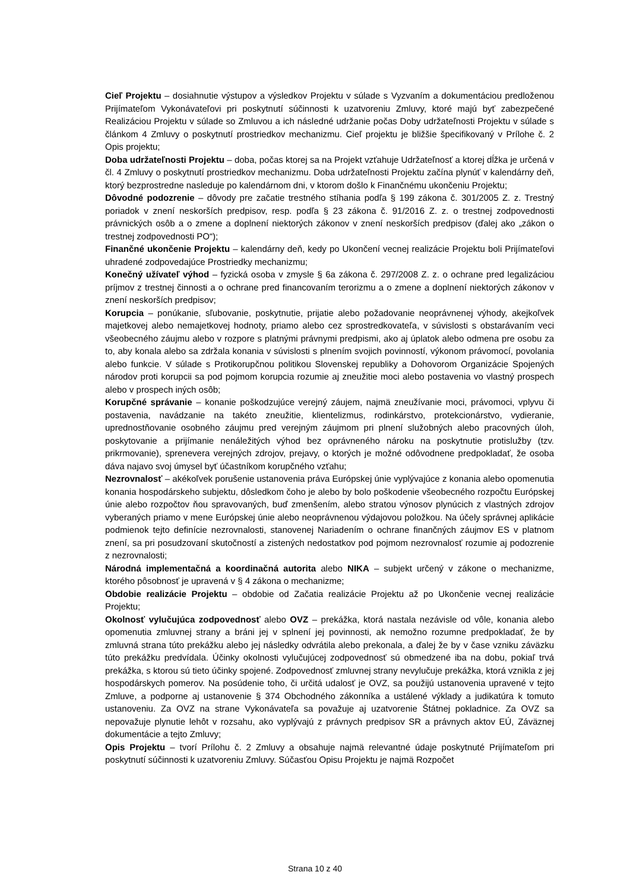Cieľ Projektu – dosiahnutie výstupov a výsledkov Projektu v súlade s Vyzvaním a dokumentáciou predloženou Prijímateľom Vykonávateľovi pri poskytnutí súčinnosti k uzatvoreniu Zmluvy, ktoré majú byť zabezpečené Realizáciou Projektu v súlade so Zmluvou a ich následné udržanie počas Doby udržateľnosti Projektu v súlade s článkom 4 Zmluvy o poskytnutí prostriedkov mechanizmu. Cieľ projektu je bližšie špecifikovaný v Prílohe č. 2 Opis projektu;
Doba udržateľnosti Projektu – doba, počas ktorej sa na Projekt vzťahuje Udržateľnosť a ktorej dĺžka je určená v čl. 4 Zmluvy o poskytnutí prostriedkov mechanizmu. Doba udržateľnosti Projektu začína plynúť v kalendárny deň, ktorý bezprostredne nasleduje po kalendárnom dni, v ktorom došlo k Finančnému ukončeniu Projektu;
Dôvodné podozrenie – dôvody pre začatie trestného stíhania podľa § 199 zákona č. 301/2005 Z. z. Trestný poriadok v znení neskorších predpisov, resp. podľa § 23 zákona č. 91/2016 Z. z. o trestnej zodpovednosti právnických osôb a o zmene a doplnení niektorých zákonov v znení neskorších predpisov (ďalej ako „zákon o trestnej zodpovednosti PO“);
Finančné ukončenie Projektu – kalendárny deň, kedy po Ukončení vecnej realizácie Projektu boli Prijímateľovi uhradené zodpovedajúce Prostriedky mechanizmu;
Konečný užívateľ výhod – fyzická osoba v zmysle § 6a zákona č. 297/2008 Z. z. o ochrane pred legalizáciou príjmov z trestnej činnosti a o ochrane pred financovaním terorizmu a o zmene a doplnení niektorých zákonov v znení neskorších predpisov;
Korupcia – ponúkanie, sľubovanie, poskytnutie, prijatie alebo požadovanie neoprávnenej výhody, akejkoľvek majetkovej alebo nemajetkovej hodnoty, priamo alebo cez sprostredkovateľa, v súvislosti s obstarávaním veci všeobecného záujmu alebo v rozpore s platnými právnymi predpismi, ako aj úplatok alebo odmena pre osobu za to, aby konala alebo sa zdržala konania v súvislosti s plnením svojich povinností, výkonom právomocí, povolania alebo funkcie. V súlade s Protikorupčnou politikou Slovenskej republiky a Dohovorom Organizácie Spojených národov proti korupcii sa pod pojmom korupcia rozumie aj zneužitie moci alebo postavenia vo vlastný prospech alebo v prospech iných osôb;
Korupčné správanie – konanie poškodzujúce verejný záujem, najmä zneužívanie moci, právomoci, vplyvu či postavenia, navádzanie na takéto zneužitie, klientelizmus, rodinkárstvo, protekcionárstvo, vydieranie, uprednostňovanie osobného záujmu pred verejným záujmom pri plnení služobných alebo pracovných úloh, poskytovanie a prijímanie nenáležitých výhod bez oprávneného nároku na poskytnutie protislužby (tzv. prikrmovanie), sprenevera verejných zdrojov, prejavy, o ktorých je možné odôvodnene predpokladať, že osoba dáva najavo svoj úmysel byť účastníkom korupčného vzťahu;
Nezrovnalosť – akékoľvek porušenie ustanovenia práva Európskej únie vyplývajúce z konania alebo opomenutia konania hospodárskeho subjektu, dôsledkom čoho je alebo by bolo poškodenie všeobecného rozpočtu Európskej únie alebo rozpočtov ňou spravovaných, buď zmenšením, alebo stratou výnosov plynúcich z vlastných zdrojov vyberaných priamo v mene Európskej únie alebo neoprávnenou výdajovou položkou. Na účely správnej aplikácie podmienok tejto definície nezrovnalosti, stanovenej Nariadením o ochrane finančných záujmov ES v platnom znení, sa pri posudzovaní skutočností a zistených nedostatkov pod pojmom nezrovnalosť rozumie aj podozrenie z nezrovnalosti;
Národná implementačná a koordinačná autorita alebo NIKA – subjekt určený v zákone o mechanizme, ktorého pôsobnosť je upravená v § 4 zákona o mechanizme;
Obdobie realizácie Projektu – obdobie od Začatia realizácie Projektu až po Ukončenie vecnej realizácie Projektu;
Okolnosť vylučujúca zodpovednosť alebo OVZ – prekážka, ktorá nastala nezávisle od vôle, konania alebo opomenutia zmluvnej strany a bráni jej v splnení jej povinnosti, ak nemožno rozumne predpokladať, že by zmluvná strana túto prekážku alebo jej následky odvrátila alebo prekonala, a ďalej že by v čase vzniku záväzku túto prekážku predvídala. Účinky okolnosti vylučujúcej zodpovednosť sú obmedzené iba na dobu, pokiaľ trvá prekážka, s ktorou sú tieto účinky spojené. Zodpovednosť zmluvnej strany nevylučuje prekážka, ktorá vznikla z jej hospodárskych pomerov. Na posúdenie toho, či určitá udalosť je OVZ, sa použijú ustanovenia upravené v tejto Zmluve, a podporne aj ustanovenie § 374 Obchodného zákonníka a ustálené výklady a judikatúra k tomuto ustanoveniu. Za OVZ na strane Vykonávateľa sa považuje aj uzatvorenie Štátnej pokladnice. Za OVZ sa nepovažuje plynutie lehôt v rozsahu, ako vyplývajú z právnych predpisov SR a právnych aktov EÚ, Záväznej dokumentácie a tejto Zmluvy;
Opis Projektu – tvorí Prílohu č. 2 Zmluvy a obsahuje najmä relevantné údaje poskytnuté Prijímateľom pri poskytnutí súčinnosti k uzatvoreniu Zmluvy. Súčasťou Opisu Projektu je najmä Rozpočet
Strana 10 z 40